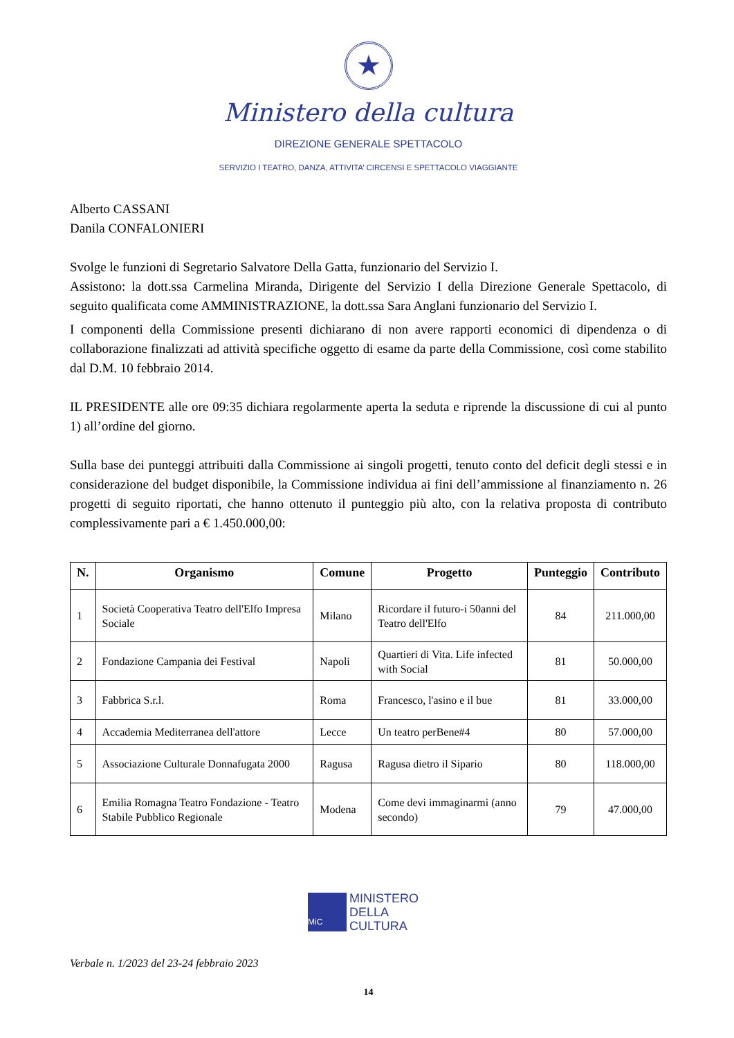★
Ministero della cultura
DIREZIONE GENERALE SPETTACOLO
SERVIZIO I TEATRO, DANZA, ATTIVITA’ CIRCENSI E SPETTACOLO VIAGGIANTE
Alberto CASSANI
Danila CONFALONIERI
Svolge le funzioni di Segretario Salvatore Della Gatta, funzionario del Servizio I.
Assistono: la dott.ssa Carmelina Miranda, Dirigente del Servizio I della Direzione Generale Spettacolo, di seguito qualificata come AMMINISTRAZIONE, la dott.ssa Sara Anglani funzionario del Servizio I.
I componenti della Commissione presenti dichiarano di non avere rapporti economici di dipendenza o di collaborazione finalizzati ad attività specifiche oggetto di esame da parte della Commissione, così come stabilito dal D.M. 10 febbraio 2014.
IL PRESIDENTE alle ore 09:35 dichiara regolarmente aperta la seduta e riprende la discussione di cui al punto 1) all’ordine del giorno.
Sulla base dei punteggi attribuiti dalla Commissione ai singoli progetti, tenuto conto del deficit degli stessi e in considerazione del budget disponibile, la Commissione individua ai fini dell’ammissione al finanziamento n. 26 progetti di seguito riportati, che hanno ottenuto il punteggio più alto, con la relativa proposta di contributo complessivamente pari a € 1.450.000,00:
| N. | Organismo | Comune | Progetto | Punteggio | Contributo |
| --- | --- | --- | --- | --- | --- |
| 1 | Società Cooperativa Teatro dell'Elfo Impresa Sociale | Milano | Ricordare il futuro-i 50anni del Teatro dell'Elfo | 84 | 211.000,00 |
| 2 | Fondazione Campania dei Festival | Napoli | Quartieri di Vita. Life infected with Social | 81 | 50.000,00 |
| 3 | Fabbrica S.r.l. | Roma | Francesco, l'asino e il bue | 81 | 33.000,00 |
| 4 | Accademia Mediterranea dell'attore | Lecce | Un teatro perBene#4 | 80 | 57.000,00 |
| 5 | Associazione Culturale Donnafugata 2000 | Ragusa | Ragusa dietro il Sipario | 80 | 118.000,00 |
| 6 | Emilia Romagna Teatro Fondazione - Teatro Stabile Pubblico Regionale | Modena | Come devi immaginarmi (anno secondo) | 79 | 47.000,00 |
MiC
MINISTERO
DELLA
CULTURA
Verbale n. 1/2023 del 23-24 febbraio 2023
14